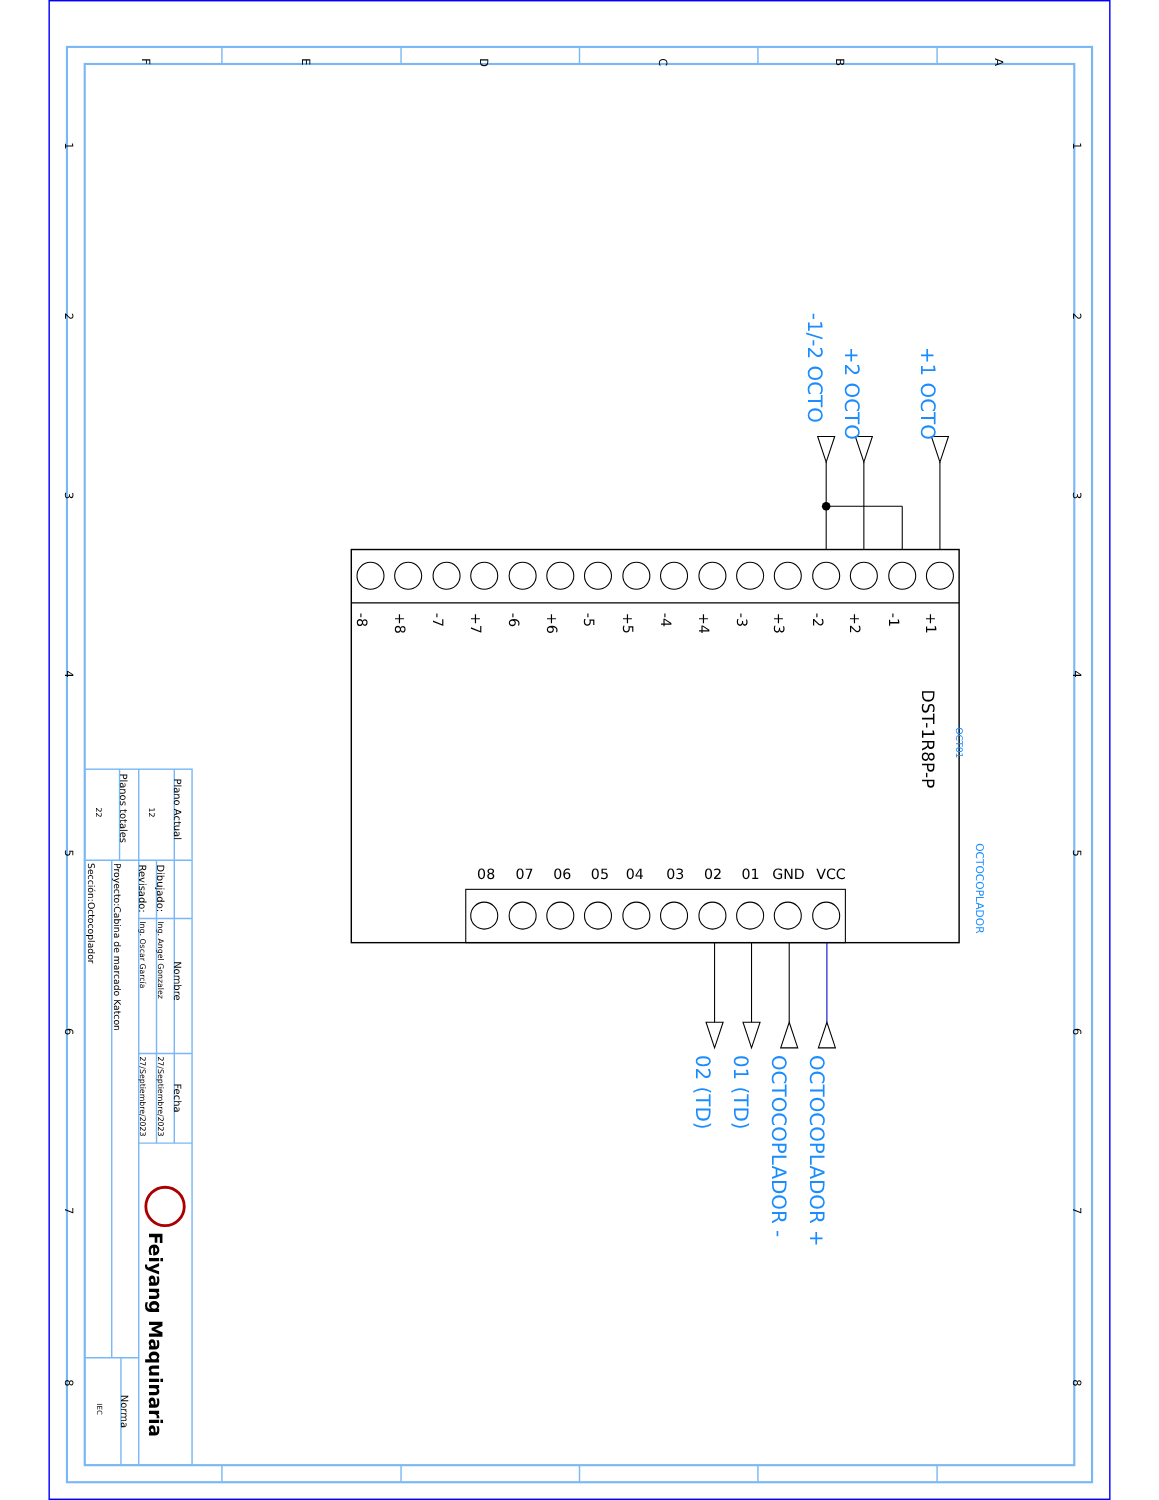F
E
D
C
B
A
1
2
3
4
5
6
7
8
1
2
3
4
5
6
7
8
+1
-1
+2
-2
+3
-3
+4
-4
+5
-5
+6
-6
+7
-7
+8
-8
VCC
GND
01
02
03
04
05
06
07
08
DST-1R8P-P
-OCT01
OCTOCOPLADOR
+1 OCTO
+2 OCTO
-1/-2 OCTO
OCTOCOPLADOR +
OCTOCOPLADOR -
01 (TD)
02 (TD)
Plano Actual
12
Planos totales
22
Dibujado:
Revisado:
Nombre
Ing. Angel Gonzalez
Ing. Oscar García
Fecha
27/Septiembre/2023
27/Septiembre/2023
Proyecto:Cabina de marcado Katcon
Sección:Octocoplador
Norma
IEC
Feiyang Maquinaria